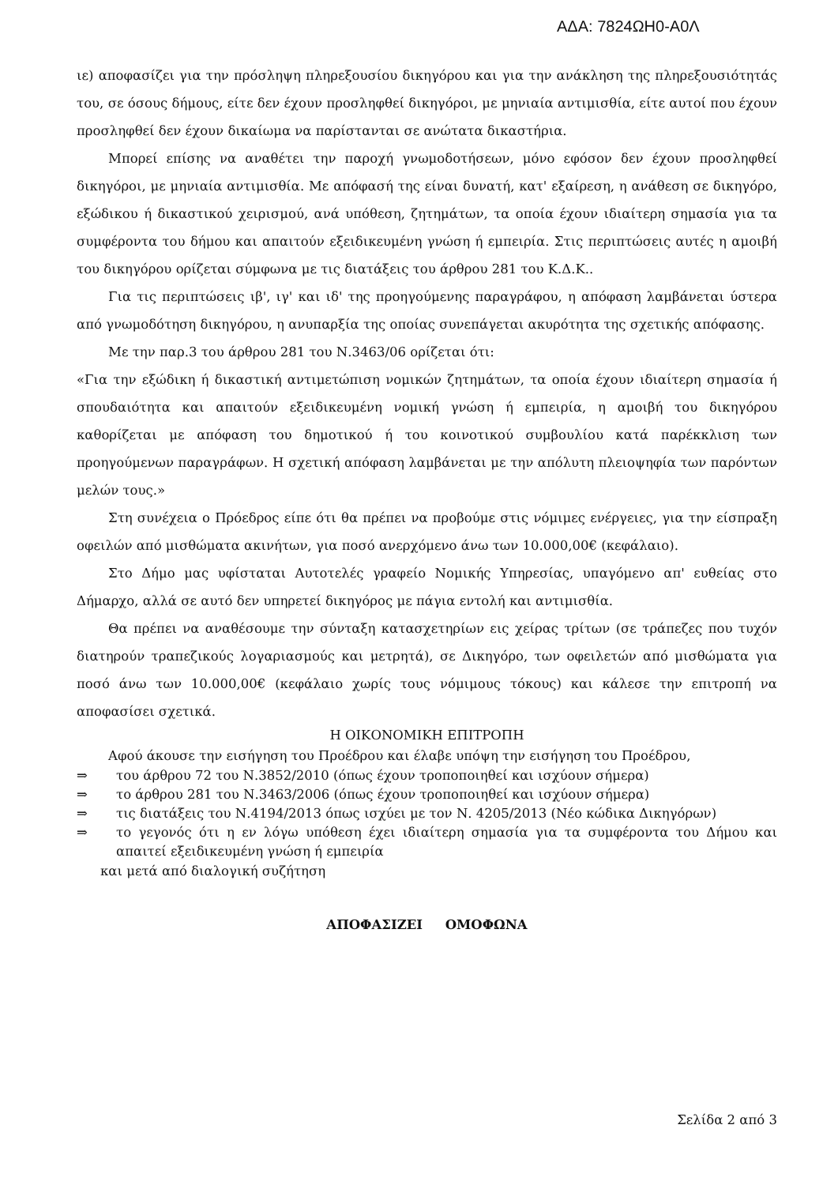ΑΔΑ: 7824ΩΗ0-Α0Λ
ιε) αποφασίζει για την πρόσληψη πληρεξουσίου δικηγόρου και για την ανάκληση της πληρεξουσιότητάς του, σε όσους δήμους, είτε δεν έχουν προσληφθεί δικηγόροι, με μηνιαία αντιμισθία, είτε αυτοί που έχουν προσληφθεί δεν έχουν δικαίωμα να παρίστανται σε ανώτατα δικαστήρια.
Μπορεί επίσης να αναθέτει την παροχή γνωμοδοτήσεων, μόνο εφόσον δεν έχουν προσληφθεί δικηγόροι, με μηνιαία αντιμισθία. Με απόφασή της είναι δυνατή, κατ' εξαίρεση, η ανάθεση σε δικηγόρο, εξώδικου ή δικαστικού χειρισμού, ανά υπόθεση, ζητημάτων, τα οποία έχουν ιδιαίτερη σημασία για τα συμφέροντα του δήμου και απαιτούν εξειδικευμένη γνώση ή εμπειρία. Στις περιπτώσεις αυτές η αμοιβή του δικηγόρου ορίζεται σύμφωνα με τις διατάξεις του άρθρου 281 του Κ.Δ.Κ..
Για τις περιπτώσεις ιβ', ιγ' και ιδ' της προηγούμενης παραγράφου, η απόφαση λαμβάνεται ύστερα από γνωμοδότηση δικηγόρου, η ανυπαρξία της οποίας συνεπάγεται ακυρότητα της σχετικής απόφασης.
Με την παρ.3 του άρθρου 281 του Ν.3463/06 ορίζεται ότι:
«Για την εξώδικη ή δικαστική αντιμετώπιση νομικών ζητημάτων, τα οποία έχουν ιδιαίτερη σημασία ή σπουδαιότητα και απαιτούν εξειδικευμένη νομική γνώση ή εμπειρία, η αμοιβή του δικηγόρου καθορίζεται με απόφαση του δημοτικού ή του κοινοτικού συμβουλίου κατά παρέκκλιση των προηγούμενων παραγράφων. Η σχετική απόφαση λαμβάνεται με την απόλυτη πλειοψηφία των παρόντων μελών τους.»
Στη συνέχεια ο Πρόεδρος είπε ότι θα πρέπει να προβούμε στις νόμιμες ενέργειες, για την είσπραξη οφειλών από μισθώματα ακινήτων, για ποσό ανερχόμενο άνω των 10.000,00€ (κεφάλαιο).
Στο Δήμο μας υφίσταται Αυτοτελές γραφείο Νομικής Υπηρεσίας, υπαγόμενο απ' ευθείας στο Δήμαρχο, αλλά σε αυτό δεν υπηρετεί δικηγόρος με πάγια εντολή και αντιμισθία.
Θα πρέπει να αναθέσουμε την σύνταξη κατασχετηρίων εις χείρας τρίτων (σε τράπεζες που τυχόν διατηρούν τραπεζικούς λογαριασμούς και μετρητά), σε Δικηγόρο, των οφειλετών από μισθώματα για ποσό άνω των 10.000,00€ (κεφάλαιο χωρίς τους νόμιμους τόκους) και κάλεσε την επιτροπή να αποφασίσει σχετικά.
Η ΟΙΚΟΝΟΜΙΚΗ ΕΠΙΤΡΟΠΗ
Αφού άκουσε την εισήγηση του Προέδρου και έλαβε υπόψη την εισήγηση του Προέδρου,
⇒ του άρθρου 72 του Ν.3852/2010 (όπως έχουν τροποποιηθεί και ισχύουν σήμερα)
⇒ το άρθρου 281 του Ν.3463/2006 (όπως έχουν τροποποιηθεί και ισχύουν σήμερα)
⇒ τις διατάξεις του Ν.4194/2013 όπως ισχύει με τον Ν. 4205/2013 (Νέο κώδικα Δικηγόρων)
⇒ το γεγονός ότι η εν λόγω υπόθεση έχει ιδιαίτερη σημασία για τα συμφέροντα του Δήμου και απαιτεί εξειδικευμένη γνώση ή εμπειρία
και μετά από διαλογική συζήτηση
ΑΠΟΦΑΣΙΖΕΙ ΟΜΟΦΩΝΑ
Σελίδα 2 από 3